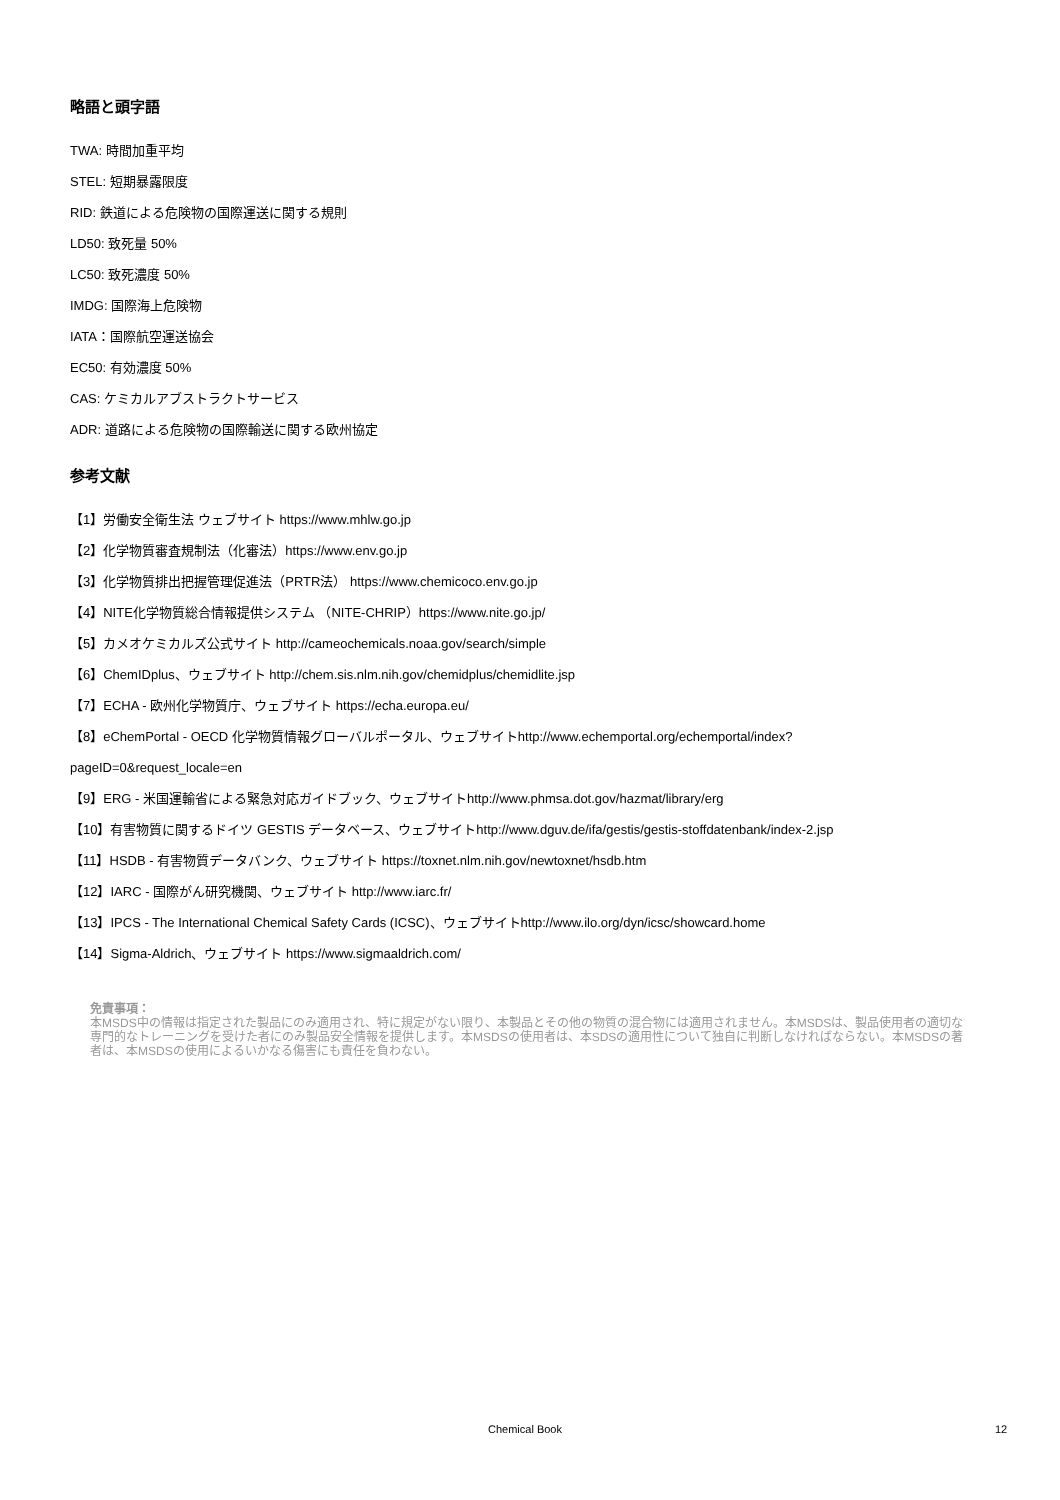略語と頭字語
TWA: 時間加重平均
STEL: 短期暴露限度
RID: 鉄道による危険物の国際運送に関する規則
LD50: 致死量 50%
LC50: 致死濃度 50%
IMDG: 国際海上危険物
IATA：国際航空運送協会
EC50: 有効濃度 50%
CAS: ケミカルアブストラクトサービス
ADR: 道路による危険物の国際輸送に関する欧州協定
参考文献
【1】労働安全衛生法 ウェブサイト https://www.mhlw.go.jp
【2】化学物質審査規制法（化審法）https://www.env.go.jp
【3】化学物質排出把握管理促進法（PRTR法） https://www.chemicoco.env.go.jp
【4】NITE化学物質総合情報提供システム （NITE-CHRIP）https://www.nite.go.jp/
【5】カメオケミカルズ公式サイト http://cameochemicals.noaa.gov/search/simple
【6】ChemIDplus、ウェブサイト http://chem.sis.nlm.nih.gov/chemidplus/chemidlite.jsp
【7】ECHA - 欧州化学物質庁、ウェブサイト https://echa.europa.eu/
【8】eChemPortal - OECD 化学物質情報グローバルポータル、ウェブサイトhttp://www.echemportal.org/echemportal/index?
pageID=0&request_locale=en
【9】ERG - 米国運輸省による緊急対応ガイドブック、ウェブサイトhttp://www.phmsa.dot.gov/hazmat/library/erg
【10】有害物質に関するドイツ GESTIS データベース、ウェブサイトhttp://www.dguv.de/ifa/gestis/gestis-stoffdatenbank/index-2.jsp
【11】HSDB - 有害物質データバンク、ウェブサイト https://toxnet.nlm.nih.gov/newtoxnet/hsdb.htm
【12】IARC - 国際がん研究機関、ウェブサイト http://www.iarc.fr/
【13】IPCS - The International Chemical Safety Cards (ICSC)、ウェブサイトhttp://www.ilo.org/dyn/icsc/showcard.home
【14】Sigma-Aldrich、ウェブサイト https://www.sigmaaldrich.com/
免責事項：
本MSDS中の情報は指定された製品にのみ適用され、特に規定がない限り、本製品とその他の物質の混合物には適用されません。本MSDSは、製品使用者の適切な専門的なトレーニングを受けた者にのみ製品安全情報を提供します。本MSDSの使用者は、本SDSの適用性について独自に判断しなければならない。本MSDSの著者は、本MSDSの使用によるいかなる傷害にも責任を負わない。
Chemical Book 12